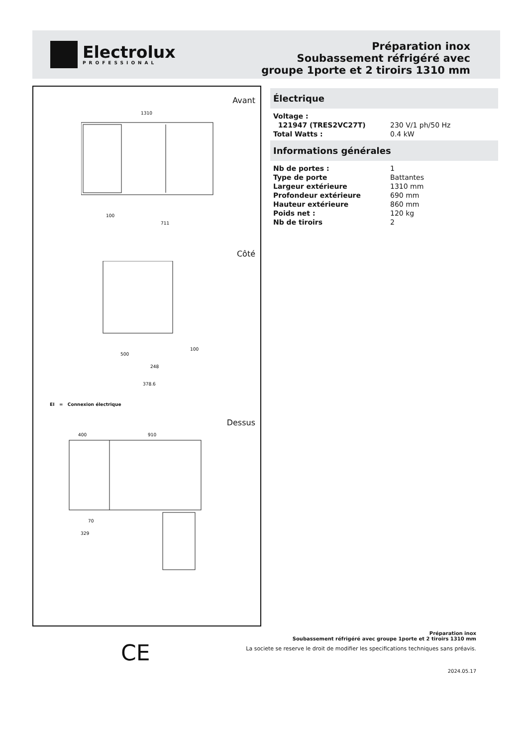Electrolux
PROFESSIONAL
Préparation inox
Soubassement réfrigéré avec
groupe 1porte et 2 tiroirs 1310 mm
Avant
1310
100
711
Côté
500
248
378.6
100
EI = Connexion électrique
Dessus
400
910
70
329
Électrique
| Voltage : | |
| 121947 (TRES2VC27T) | 230 V/1 ph/50 Hz |
| Total Watts : | 0.4 kW |
Informations générales
| Nb de portes : | 1 |
| Type de porte | Battantes |
| Largeur extérieure | 1310 mm |
| Profondeur extérieure | 690 mm |
| Hauteur extérieure | 860 mm |
| Poids net : | 120 kg |
| Nb de tiroirs | 2 |
CE
Préparation inox
Soubassement réfrigéré avec groupe 1porte et 2 tiroirs 1310 mm
La societe se reserve le droit de modifier les specifications techniques sans préavis.
2024.05.17